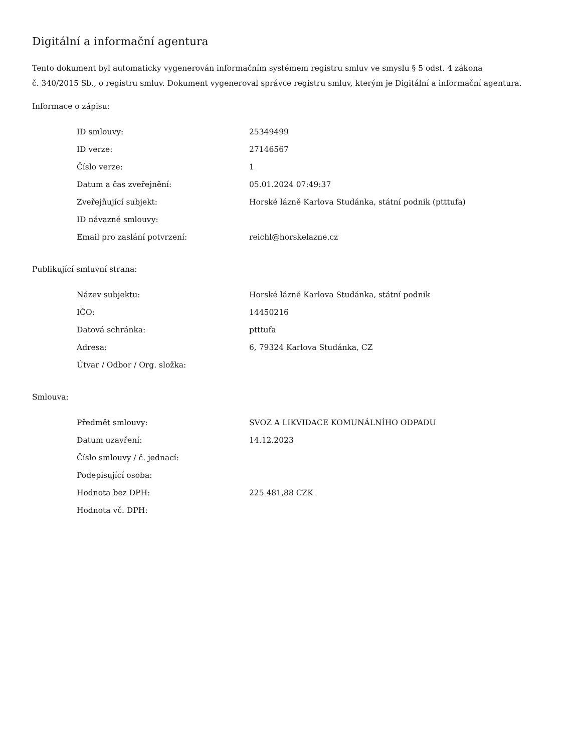Digitální a informační agentura
Tento dokument byl automaticky vygenerován informačním systémem registru smluv ve smyslu § 5 odst. 4 zákona
č. 340/2015 Sb., o registru smluv. Dokument vygeneroval správce registru smluv, kterým je Digitální a informační agentura.
Informace o zápisu:
| ID smlouvy: | 25349499 |
| ID verze: | 27146567 |
| Číslo verze: | 1 |
| Datum a čas zveřejnění: | 05.01.2024 07:49:37 |
| Zveřejňující subjekt: | Horské lázně Karlova Studánka, státní podnik (ptttufa) |
| ID návazné smlouvy: | |
| Email pro zaslání potvrzení: | reichl@horskelazne.cz |
Publikující smluvní strana:
| Název subjektu: | Horské lázně Karlova Studánka, státní podnik |
| IČO: | 14450216 |
| Datová schránka: | ptttufa |
| Adresa: | 6, 79324 Karlova Studánka, CZ |
| Útvar / Odbor / Org. složka: | |
Smlouva:
| Předmět smlouvy: | SVOZ A LIKVIDACE KOMUNÁLNÍHO ODPADU |
| Datum uzavření: | 14.12.2023 |
| Číslo smlouvy / č. jednací: | |
| Podepisující osoba: | |
| Hodnota bez DPH: | 225 481,88 CZK |
| Hodnota vč. DPH: | |